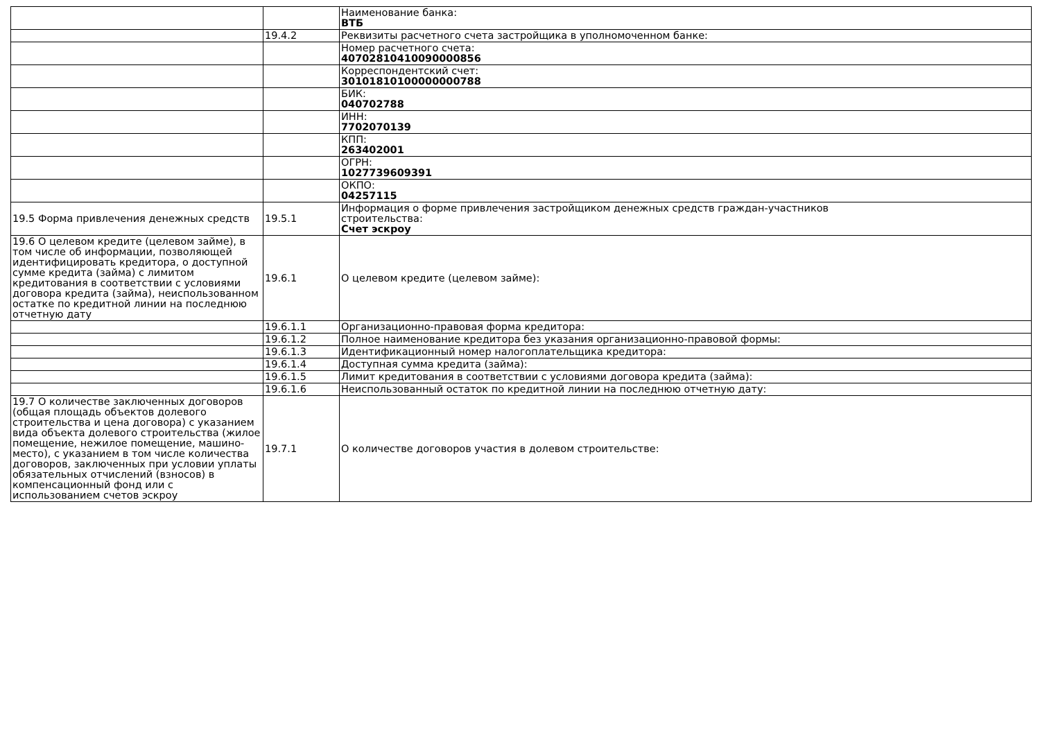| | | Наименование банка: ВТБ |
| | 19.4.2 | Реквизиты расчетного счета застройщика в уполномоченном банке: |
| | | Номер расчетного счета: 40702810410090000856 |
| | | Корреспондентский счет: 30101810100000000788 |
| | | БИК: 040702788 |
| | | ИНН: 7702070139 |
| | | КПП: 263402001 |
| | | ОГРН: 1027739609391 |
| | | ОКПО: 04257115 |
| 19.5 Форма привлечения денежных средств | 19.5.1 | Информация о форме привлечения застройщиком денежных средств граждан-участников строительства: Счет эскроу |
| 19.6 О целевом кредите (целевом займе), в том числе об информации, позволяющей идентифицировать кредитора, о доступной сумме кредита (займа) с лимитом кредитования в соответствии с условиями договора кредита (займа), неиспользованном остатке по кредитной линии на последнюю отчетную дату | 19.6.1 | О целевом кредите (целевом займе): |
| | 19.6.1.1 | Организационно-правовая форма кредитора: |
| | 19.6.1.2 | Полное наименование кредитора без указания организационно-правовой формы: |
| | 19.6.1.3 | Идентификационный номер налогоплательщика кредитора: |
| | 19.6.1.4 | Доступная сумма кредита (займа): |
| | 19.6.1.5 | Лимит кредитования в соответствии с условиями договора кредита (займа): |
| | 19.6.1.6 | Неиспользованный остаток по кредитной линии на последнюю отчетную дату: |
| 19.7 О количестве заключенных договоров (общая площадь объектов долевого строительства и цена договора) с указанием вида объекта долевого строительства (жилое помещение, нежилое помещение, машино-место), с указанием в том числе количества договоров, заключенных при условии уплаты обязательных отчислений (взносов) в компенсационный фонд или с использованием счетов эскроу | 19.7.1 | О количестве договоров участия в долевом строительстве: |